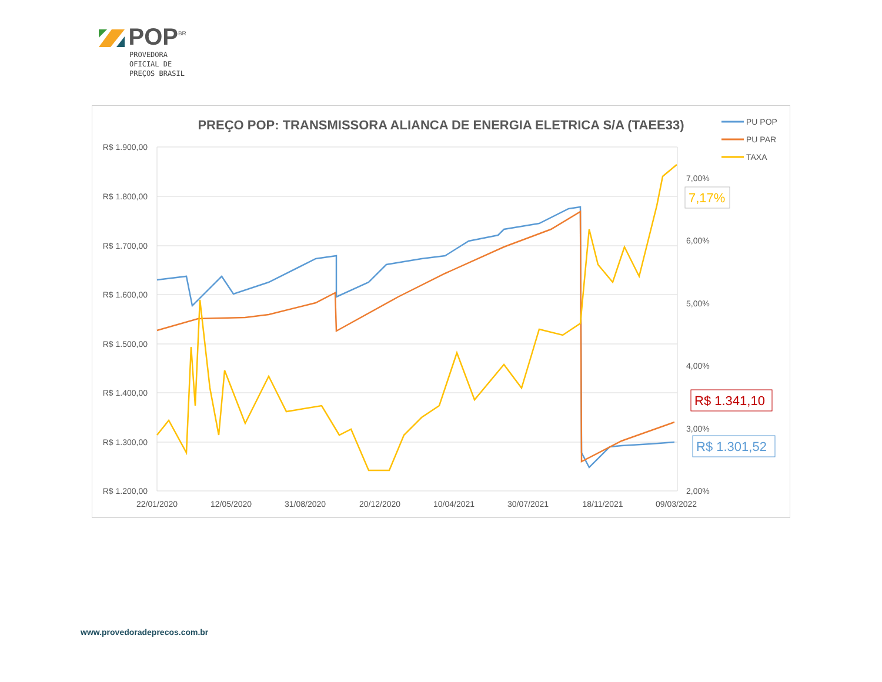POP<sup>BR</sup>
PROVEDORA
OFICIAL DE
PREÇOS BRASIL
PREÇO POP: TRANSMISSORA ALIANCA DE ENERGIA ELETRICA S/A (TAEE33)
R$ 1.900,00
R$ 1.800,00
R$ 1.700,00
R$ 1.600,00
R$ 1.500,00
R$ 1.400,00
R$ 1.300,00
R$ 1.200,00
7,00%
6,00%
5,00%
4,00%
3,00%
2,00%
22/01/2020
12/05/2020
31/08/2020
20/12/2020
10/04/2021
30/07/2021
18/11/2021
09/03/2022
PU POP
PU PAR
TAXA
7,17%
R$ 1.341,10
R$ 1.301,52
www.provedoradeprecos.com.br